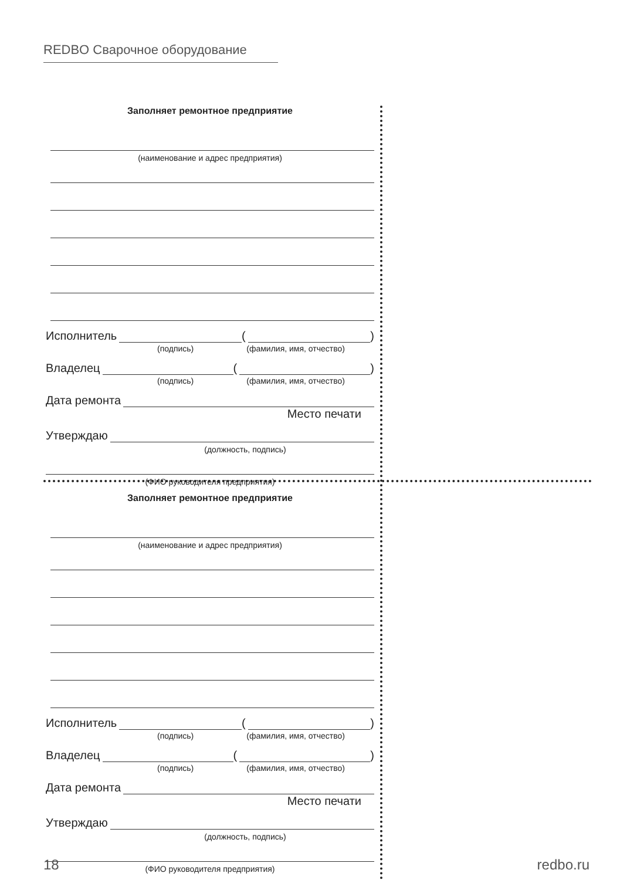REDBO Сварочное оборудование
Заполняет ремонтное предприятие
(наименование и адрес предприятия)
Исполнитель ( )
(подпись) (фамилия, имя, отчество)
Владелец ( )
(подпись) (фамилия, имя, отчество)
Дата ремонта
Место печати
Утверждаю
(должность, подпись)
(ФИО руководителя предприятия)
Заполняет ремонтное предприятие
(наименование и адрес предприятия)
Исполнитель ( )
(подпись) (фамилия, имя, отчество)
Владелец ( )
(подпись) (фамилия, имя, отчество)
Дата ремонта
Место печати
Утверждаю
(должность, подпись)
(ФИО руководителя предприятия)
18 redbo.ru